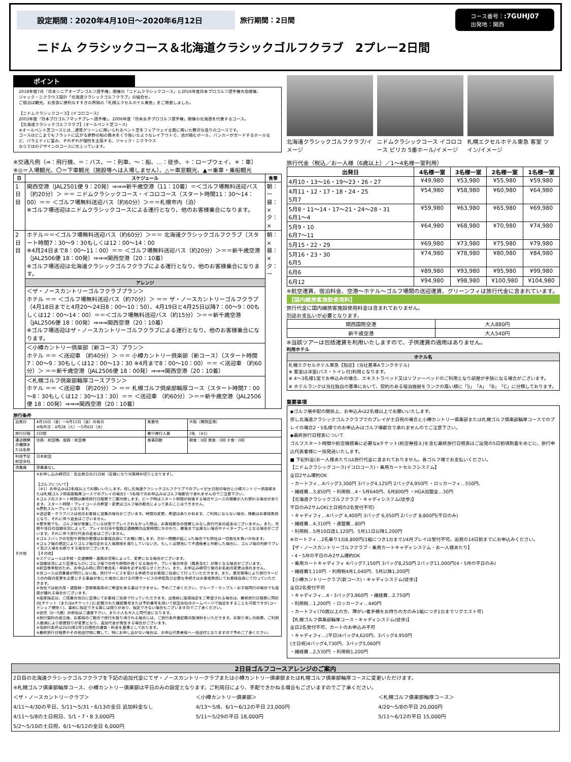設定期間：2020年4月10日～2020年6月12日
旅行期間：2日間
コース番号：:7GUHJ07
出発地：関西
ニドム クラシックコース＆北海道クラシックゴルフクラブ　2プレー2日間
ポイント
2018年度7月『日本シニアオープンゴルフ選手権』開催の「ニドムクラシックコース」と2016年度日本プロゴルフ選手権大会開催、
ジャック・ニクラウス設計「北海道クラシックゴルフクラブ」の組合せ。
ご宿泊は観光、お食事に便利なすすきの界隈の「札幌エクセルホテル東急」をご用意しました。
【ニドムクラシックコース】(イコロコース)
2003年度『日本プロゴルフマッチプレー選手権』、2006年度『日本女子プロゴルフ選手権』開催の北海道を代表するコース。
【北海道クラシックゴルフクラブ】(オールベント芝コース)
※オールベント芝コースとは…通常グリーンに用いられるベント芝をフェアウェイ全面に用いた贅沢な造りのコースです。
コースはどこまでもフラットに広がる原野の柏の喬木をくり抜いたようなレイアウトで、池が絡むホール、バンカーがガードするホールなど、バラエティに富み、それぞれが個性を主張する、ジャック・ニクラウス
ならではのデザインのコースに仕上っています。
※交通凡例（⇒：飛行機、＝：バス、一：列車、～：船、…：徒歩、＋：ロープウェイ、＊：車）
※◎＝入場観光、〇＝下車観光（施設等へは入場しません）、△＝車窓観光、▲＝乗車・乗船観光
| 日 | スケジュール | 食事 |
| --- | --- | --- |
| 1日目 | 関西空港（JAL2501便 9：20発）⇒⇒⇒新千歳空港（11：10着）＝＜ゴルフ場無料送迎バス（約20分）＞ ＝＝ ニドムクラシックコース・イコロコース（スタート時間11：30～14：00）＝＝ ＜ゴルフ場無料送迎バス（約60分）＞＝＝札幌市内（泊） ※ゴルフ場送迎はニドムクラシックコースによる運行となり、他のお客様乗合になります。 | 朝：一 昼：× 夕：× |
| 2日目 | ホテル＝＝＜ゴルフ場無料送迎バス（約60分）＞＝＝ 北海道クラシックゴルフクラブ（スタート時間7：30～9：30もしくは12：00～14：00 ※4月24日まで8：00～11：00）＝＝ ＜ゴルフ場無料送迎バス（約20分）＞＝＝新千歳空港（JAL2506便 18：00発）⇒⇒⇒関西空港（20：10着） ※ゴルフ場送迎は北海道クラシックゴルフクラブによる運行となり、他のお客様乗合になります。 | 朝：× 昼：× 夕：一 |
| | アレンジ | |
| | ＜ザ・ノースカントリーゴルフクラブプラン＞ ホテル ＝＝ ＜ゴルフ場無料送迎バス（約70分）＞ ＝＝ ザ・ノースカントリーゴルフクラブ（4月18日までと4月20～24日8：00～10：50）、4月19日と4月25日以降7：00～9：00もしくは12：00～14：00）＝＝＜ゴルフ場無料送迎バス（約15分）＞＝＝新千歳空港（JAL2506便 18：00発）⇒⇒⇒関西空港（20：10着） ※ゴルフ場送迎はザ・ノースカントリーゴルフクラブによる運行となり、他のお客様乗合になります。 | |
| | ＜小樽カントリー倶楽部（新コース）プラン＞ ホテル ＝＝ ＜送迎車 （約40分）＞ ＝＝ 小樽カントリー倶楽部（新コース）（スタート時間7：00～9：30もしくは12：00～13：30 ※4月まで8：00～10：00）＝＝ ＜送迎車 （約60分）＞ ＝＝新千歳空港（JAL2506便 18：00発）⇒⇒⇒関西空港（20：10着） | |
| | ＜札幌ゴルフ倶楽部輪厚コースプラン＞ ホテル ＝＝ ＜送迎車 （約20分）＞ ＝＝ 札幌ゴルフ倶楽部輪厚コース（スタート時間7：00～8：30もしくは12：30～13：30）＝＝ ＜送迎車 （約60分）＞＝＝新千歳空港（JAL2506便 18：00発）⇒⇒⇒関西空港（20：10着） | |
旅行条件
| 出発日 | 4月10日（金）～6月12日（金）の毎日 ※除外日：4月28（火）～5月6日（水） | 発着地 | 大阪（関西空港） |
| 旅行日程 | 2日間 | 最少催行人員 | 2名 （※1） |
| 運送機関の種類または名称 | 往路：航空機、復路：航空機 | 食事回数 | 朝食：0回 昼食：0回 夕食：0回 |
| 利用予定航空会社 | 日本航空 | | |
| 添乗員 | 添乗員なし | | |
| その他 | ※お申し込み締切日：各出発日の21日前（定員になり次第締め切りとなります）。 【ゴルフについて】 （※1）お申込みは2名様以上でお願いいたします。但し北海道クラシックゴルフクラブでのプレイが土日祝の場合と小樽カントリー倶楽部または札幌ゴルフ倶楽部輪厚コースでのプレイの場合2・5名様でのお申込みはゴルフ場都合で承れませんのでご注意下さい。 ※ゴルフのスタート時間は最終旅行日程表でご案内致します。ピーク時はスタート時間が前後する場合やコースの順番が入れ替わる場合があります。スタート時間・プレイコースの希望・変更はゴルフ場の都合によって承ることはできません。 ※原則スループレイとなります。 ※送迎車・クラブバスは他のお客様と混乗の場合がございます。時間の変更、希望は承りかねます。ご利用にならない場合、移動はお客様負担となり、それに伴う返金はございません。 ※悪天候でも、ゴルフ場が営業している状態でプレイされなかった際は、お客様都合の放棄とみなし旅行代金の返金はございません。また、天候や当日の混雑状況によって、プレイが日没や復路交通機関の出発時間にかかわり、最後まで出来ない場合やナイタープレイとなる場合がございます。それに伴う旅行代金の返金はございません。 ※ゴルフバックの宅配や荷物の管理はお客様自身にてお願い致します。万が一問題が起こった場合でも弊社は一切責任を負いかねます。 ※ゴルフ場の規定によりゴルフ場の定める入場資格を満たしていない方、もしくは現地にて不適格者と判断した場合に、ゴルフ場の判断でプレイ及び入場をお断りする場合がございます。 【その他】 ※スケジュールは天候・交通機関・道路状況等によって、変更になる場合がございます。 ※混雑状況により空港ならびにゴルフ場での待ち時間が長くなる場合や、プレイ後の休息（風呂含む）が無くなる場合がございます。 ※航空券手配のため、お申込み時に同行者氏名・年齢を必ずお知らせください。また、お申込み締切り後のお名前の変更は承れません。 ※当コースは添乗員が同行しない為、旅行サービスを受ける手続きはお客様ご自身にて行っていただきます。また、悪天候等により旅行サービスの内容の変更を必要とする事由が生じた場合における代替サービスの手配及び必要な手続きはお客様負担にてお客様自身にて行っていただきます。 ※当社では前方席・通路側・窓側等座席のご希望を承る事はできません。予めご了承ください。グループ・カップル・お子様同行の場合でも座席が離れる場合がございます。 ※座席指定は、ご搭乗の当日に空港にてお客様ご自身で行っていただきます。出発前に座席指定をご希望される場合は、最終旅行日程表に同封の[チケット（またはeチケット）]に記載された確認番号または予約番号を用いて航空会社のホームページで指定をすることも可能ですが(コードシェア便除く)、事前に指定できる席には限りがあり、指定できない場合もございますのでご了承ください。 ※幼児（0～5歳）の参加はご遠慮下さい。また小人も大人と同代金になります。 ※旅行契約の成立後、お客様のご都合で旅行を取り消される場合には、ご旅行条件書記載の取消料をいただきます。お取り消しの結果、ご利用人数減により部屋割りが変更となり、追加代金が発生する場合がございます。 ※当旅行条件は2020年2月1日現在の運賃・料金を基準としております。 ※最終旅行日程表やその他送付物に関して、特にお申し出がない場合は、お申込代表者様へ一括送付となりますので予めご了承ください。 | | |
北海道クラシックゴルフクラブ/イメージ ニドムクラシックコース イコロコース ピリカ 5番ホール/イメージ
札幌エクセルホテル東急 客室 ツイン/イメージ
旅行代金（税込／お一人様（6歳以上）／1～4名様一室利用）
| 出発日 | 4名様一室 | 3名様一室 | 2名様一室 | 1名様一室 |
| --- | --- | --- | --- | --- |
| 4月10・13～16・19～23・26・27 | ¥49,980 | ¥53,980 | ¥55,980 | ¥59,980 |
| 4月11・12・17・18・24・25 5月7 | ¥54,980 | ¥58,980 | ¥60,980 | ¥64,980 |
| 5月8・11～14・17～21・24～28・31 6月1～4 | ¥59,980 | ¥63,980 | ¥65,980 | ¥69,980 |
| 5月9・10 6月7～11 | ¥64,980 | ¥68,980 | ¥70,980 | ¥74,980 |
| 5月15・22・29 | ¥69,980 | ¥73,980 | ¥75,980 | ¥79,980 |
| 5月16・23・30 6月5 | ¥74,980 | ¥78,980 | ¥80,980 | ¥84,980 |
| 6月6 | ¥89,980 | ¥93,980 | ¥95,980 | ¥99,980 |
| 6月12 | ¥94,980 | ¥98,980 | ¥100,980 | ¥104,980 |
※航空運賃、宿泊料金、空港～ホテル～ゴルフ場間の送迎運賃、グリーンフィは旅行代金に含まれています。
【国内線旅客施設使用料】
旅行代金に国内線旅客施設使用料金は含まれておりません。
別途お支払いが必要となります。
| 関西国際空港 | 大人880円 |
| 新千歳空港 | 大人540円 |
※当該ツアーは包括運賃を利用いたしますので、子供運賃の適用はありません。
利用ホテル
| ホテル名 |
| --- |
| 札幌エクセルホテル東急【指定】(当社基準Aランクホテル) ※ 客室は洋室(バス・トイレ付)利用となります。 ※ 4～3名様1室でお申込みの場合、エキストラベッド又はソファーベッドのご利用となり部屋が手狭になる場合がございます。 ※ ホテルランクは当社独自の基準において、契約のある宿泊施設をランクの高い順に「S」「A」「B」「C」に分類しております。 |
重要事項
◆ゴルフ場手配の関係上、お申込みは2名様以上でお願いいたします。
但し北海道クラシックゴルフクラブでのプレイが土日祝の場合と小樽カントリー倶楽部または札幌ゴルフ倶楽部輪厚コースでのプレイの場合2・5名様でのお申込みはゴルフ場都合で承れませんのでご注意下さい。
◆最終旅行日程表について
ゴルフスタート時間や航空機搭乗に必要なeチケット(航空券控え)を含む最終旅行日程表はご出発の5日前頃到着をめどに、旅行申込代表者様に一括発送いたします。
■ 下記料金(お一人様あたり)は旅行代金に含まれておりません。各ゴルフ場でお支払いください。
【ニドムクラシックコース(イコロコース)・乗用カートセルフシステム】
全日2サム確約OK
・カートフィ…4バッグ3,300円 3バッグ4,125円 2バッグ4,950円 ・ロッカーフィ…550円、
・諸経費…3,850円 ・利用税…4・5月640円、6月800円 ・HGA加盟金…30円
【北海道クラシックゴルフクラブ・キャディシステム(徒歩)】
平日のみ2サムOK(土日祝の2名受付不可)
・キャディフィ…4バッグ 4,400円 3バッグ 6,050円 2バッグ 8,800円(平日のみ)
・諸経費…4,310円 ・連盟費…80円
・利用税…5月10日迄1,120円、5月11日以降1,200円
※カートフィ…2名乗り1台8,800円(1組につき1台まで)/4月プレイは受付不可。出発の14日前までにお申込みください。
【ザ・ノースカントリーゴルフクラブ・乗用カートキャディシステム・お一人様あたり】
・4・5月の平日のみ2サム確約OK
・乗用カートキャディフィ 4バッグ7,150円 3バッグ8,250円 2バッグ11,000円(4・5月の平日のみ)
・諸経費3,110円 ・利用税4月1,040円、5月以降1,200円
【小樽カントリークラブ(新コース)・キャディシステム(徒歩)】
全日2名受付不可
・キャディフィ…4・3バッグ3,960円 ・諸経費…2,750円
・利用税…1,200円 ・ロッカーフィ…440円
・カートフィ(70歳以上の方、障がい者手帳をお持ちの方のみ1組につき1台までリクエスト可)
【札幌ゴルフ倶楽部輪厚コース・キャディシステム(徒歩)】
全日2名受付不可、カートのお申込み不可
・キャディフィ…(平日)4バッグ4,620円、3バッグ4,950円
(土日祝)4バッグ4,730円、3バッグ5,060円
・諸経費…2,530円 ・利用税1,200円
2日目ゴルフコースアレンジのご案内
2日目の北海道クラシックゴルフクラブを下記の追加代金にてザ・ノースカントリークラブまたは小樽カントリー倶楽部または札幌ゴルフ倶楽部輪厚コースに変更いただけます。
※札幌ゴルフ倶楽部輪厚コース、小樽カントリー倶楽部は平日のみの設定となります。ご利用日により、手配できかねる場合もございますのでご了承ください。
＜ザ・ノースカントリークラブ＞
4/11～4/30の平日、5/11～5/31・6/13の全日 追加料金なし
4/11～5/8の土日祝日、5/1・7・8 3,000円
5/2～5/10の土日祝、6/1～6/12の全日 6,000円
＜小樽カントリー倶楽部＞
4/13～5/8、6/1～6/12の平日 23,000円
5/11～5/29の平日 18,000円
＜札幌ゴルフ倶楽部輪厚コース＞
4/20～5/8の平日 20,000円
5/11～6/12の平日 15,000円